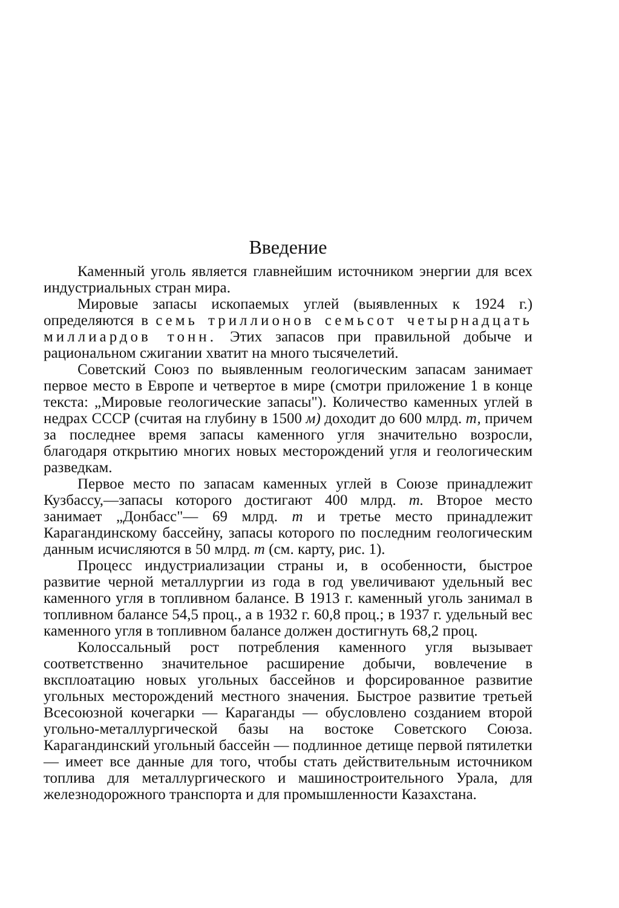Введение
Каменный уголь является главнейшим источником энергии для всех индустриальных стран мира.
Мировые запасы ископаемых углей (выявленных к 1924 г.) определяются в семь триллионов семьсот четырнадцать миллиардов тонн. Этих запасов при правильной добыче и рациональном сжигании хватит на много тысячелетий.
Советский Союз по выявленным геологическим запасам занимает первое место в Европе и четвертое в мире (смотри приложение 1 в конце текста: „Мировые геологические запасы"). Количество каменных углей в недрах СССР (считая на глубину в 1500 м) доходит до 600 млрд. т, причем за последнее время запасы каменного угля значительно возросли, благодаря открытию многих новых месторождений угля и геологическим разведкам.
Первое место по запасам каменных углей в Союзе принадлежит Кузбассу,—запасы которого достигают 400 млрд. т. Второе место занимает „Донбасс"— 69 млрд. т и третье место принадлежит Карагандинскому бассейну, запасы которого по последним геологическим данным исчисляются в 50 млрд. т (см. карту, рис. 1).
Процесс индустриализации страны и, в особенности, быстрое развитие черной металлургии из года в год увеличивают удельный вес каменного угля в топливном балансе. В 1913 г. каменный уголь занимал в топливном балансе 54,5 проц., а в 1932 г. 60,8 проц.; в 1937 г. удельный вес каменного угля в топливном балансе должен достигнуть 68,2 проц.
Колоссальный рост потребления каменного угля вызывает соответственно значительное расширение добычи, вовлечение в вксплоатацию новых угольных бассейнов и форсированное развитие угольных месторождений местного значения. Быстрое развитие третьей Всесоюзной кочегарки — Караганды — обусловлено созданием второй угольно-металлургической базы на востоке Советского Союза. Карагандинский угольный бассейн — подлинное детище первой пятилетки — имеет все данные для того, чтобы стать действительным источником топлива для металлургического и машиностроительного Урала, для железнодорожного транспорта и для промышленности Казахстана.